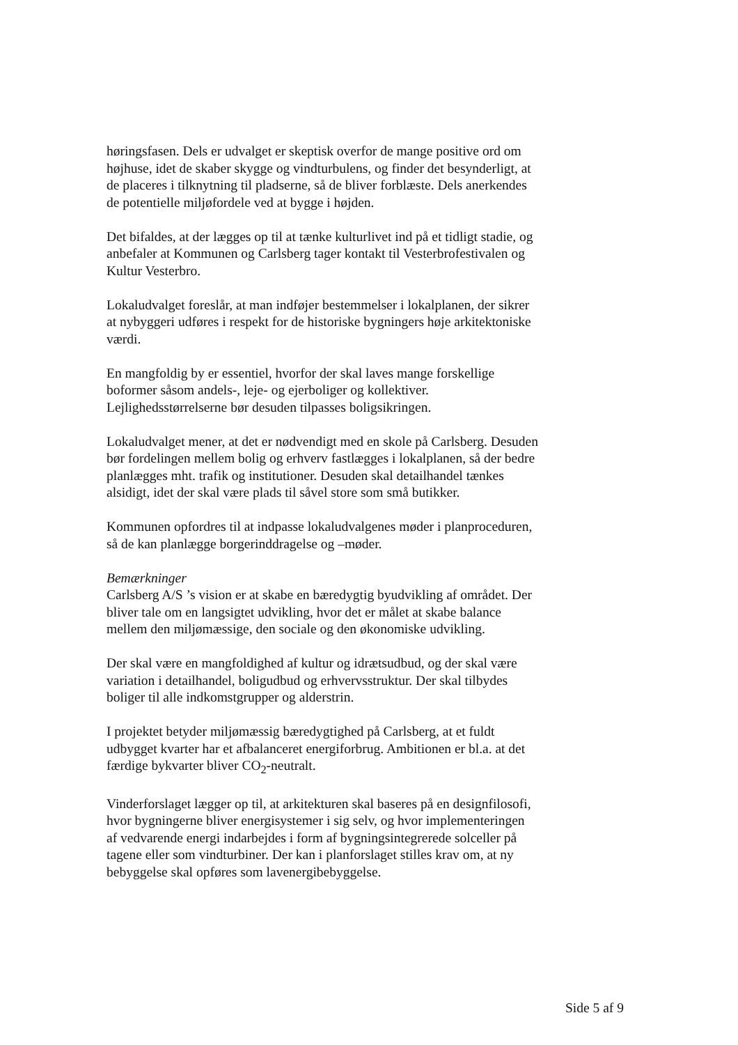høringsfasen. Dels er udvalget er skeptisk overfor de mange positive ord om højhuse, idet de skaber skygge og vindturbulens, og finder det besynderligt, at de placeres i tilknytning til pladserne, så de bliver forblæste. Dels anerkendes de potentielle miljøfordele ved at bygge i højden.
Det bifaldes, at der lægges op til at tænke kulturlivet ind på et tidligt stadie, og anbefaler at Kommunen og Carlsberg tager kontakt til Vesterbrofestivalen og Kultur Vesterbro.
Lokaludvalget foreslår, at man indføjer bestemmelser i lokalplanen, der sikrer at nybyggeri udføres i respekt for de historiske bygningers høje arkitektoniske værdi.
En mangfoldig by er essentiel, hvorfor der skal laves mange forskellige boformer såsom andels-, leje- og ejerboliger og kollektiver. Lejlighedsstørrelserne bør desuden tilpasses boligsikringen.
Lokaludvalget mener, at det er nødvendigt med en skole på Carlsberg. Desuden bør fordelingen mellem bolig og erhverv fastlægges i lokalplanen, så der bedre planlægges mht. trafik og institutioner. Desuden skal detailhandel tænkes alsidigt, idet der skal være plads til såvel store som små butikker.
Kommunen opfordres til at indpasse lokaludvalgenes møder i planproceduren, så de kan planlægge borgerinddragelse og –møder.
Bemærkninger
Carlsberg A/S ’s vision er at skabe en bæredygtig byudvikling af området. Der bliver tale om en langsigtet udvikling, hvor det er målet at skabe balance mellem den miljømæssige, den sociale og den økonomiske udvikling.
Der skal være en mangfoldighed af kultur og idrætsudbud, og der skal være variation i detailhandel, boligudbud og erhvervsstruktur. Der skal tilbydes boliger til alle indkomstgrupper og alderstrin.
I projektet betyder miljømæssig bæredygtighed på Carlsberg, at et fuldt udbygget kvarter har et afbalanceret energiforbrug. Ambitionen er bl.a. at det færdige bykvarter bliver CO<sub>2</sub>-neutralt.
Vinderforslaget lægger op til, at arkitekturen skal baseres på en designfilosofi, hvor bygningerne bliver energisystemer i sig selv, og hvor implementeringen af vedvarende energi indarbejdes i form af bygningsintegrerede solceller på tagene eller som vindturbiner. Der kan i planforslaget stilles krav om, at ny bebyggelse skal opføres som lavenergibebyggelse.
Side 5 af 9